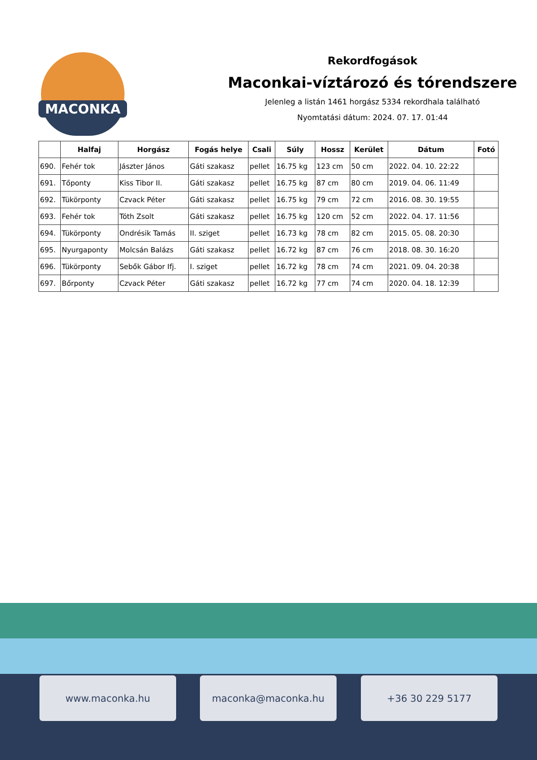MACONKA
Rekordfogások
Maconkai-víztározó és tórendszere
Jelenleg a listán 1461 horgász 5334 rekordhala található
Nyomtatási dátum: 2024. 07. 17. 01:44
| | Halfaj | Horgász | Fogás helye | Csali | Súly | Hossz | Kerület | Dátum | Fotó |
| --- | --- | --- | --- | --- | --- | --- | --- | --- | --- |
| 690. | Fehér tok | Jászter János | Gáti szakasz | pellet | 16.75 kg | 123 cm | 50 cm | 2022. 04. 10. 22:22 | |
| 691. | Tőponty | Kiss Tibor II. | Gáti szakasz | pellet | 16.75 kg | 87 cm | 80 cm | 2019. 04. 06. 11:49 | |
| 692. | Tükörponty | Czvack Péter | Gáti szakasz | pellet | 16.75 kg | 79 cm | 72 cm | 2016. 08. 30. 19:55 | |
| 693. | Fehér tok | Tóth Zsolt | Gáti szakasz | pellet | 16.75 kg | 120 cm | 52 cm | 2022. 04. 17. 11:56 | |
| 694. | Tükörponty | Ondrésik Tamás | II. sziget | pellet | 16.73 kg | 78 cm | 82 cm | 2015. 05. 08. 20:30 | |
| 695. | Nyurgaponty | Molcsán Balázs | Gáti szakasz | pellet | 16.72 kg | 87 cm | 76 cm | 2018. 08. 30. 16:20 | |
| 696. | Tükörponty | Sebők Gábor Ifj. | I. sziget | pellet | 16.72 kg | 78 cm | 74 cm | 2021. 09. 04. 20:38 | |
| 697. | Bőrponty | Czvack Péter | Gáti szakasz | pellet | 16.72 kg | 77 cm | 74 cm | 2020. 04. 18. 12:39 | |
www.maconka.hu maconka@maconka.hu +36 30 229 5177